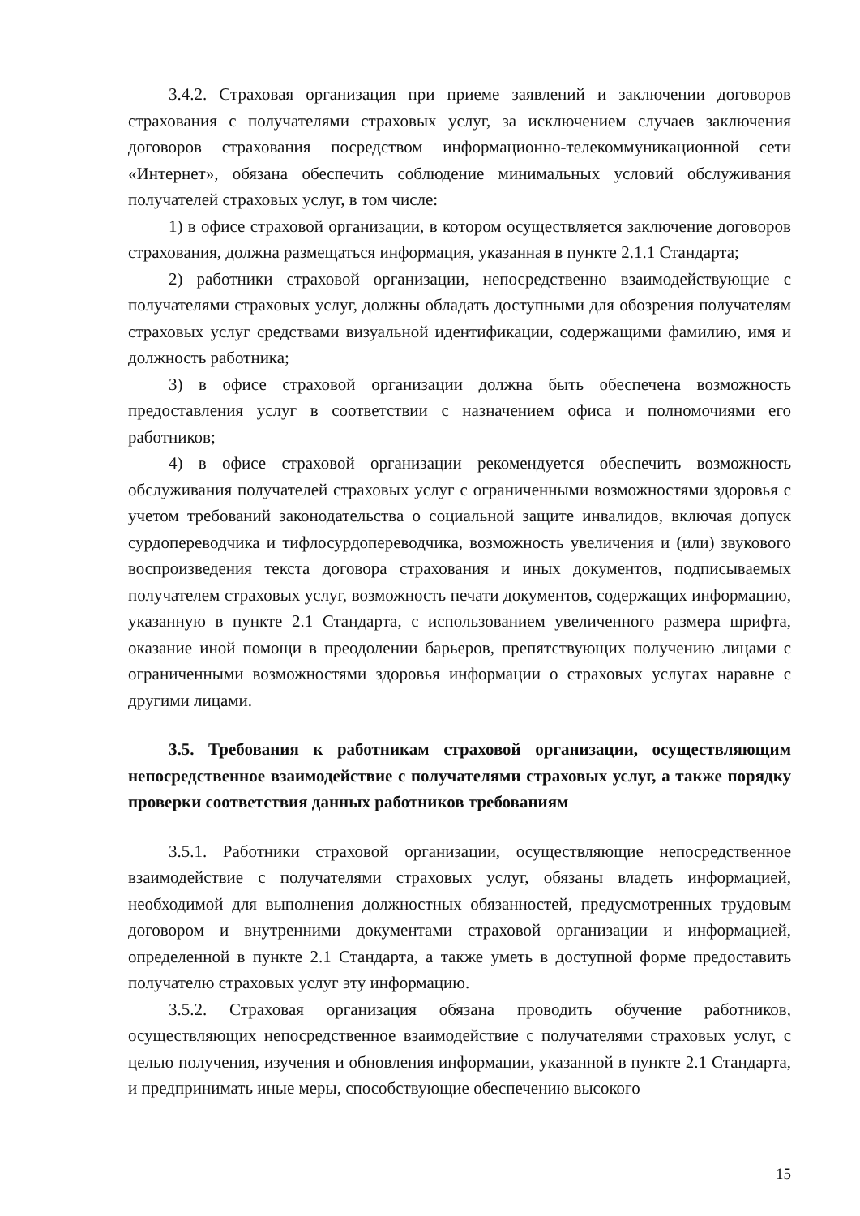3.4.2. Страховая организация при приеме заявлений и заключении договоров страхования с получателями страховых услуг, за исключением случаев заключения договоров страхования посредством информационно-телекоммуникационной сети «Интернет», обязана обеспечить соблюдение минимальных условий обслуживания получателей страховых услуг, в том числе:
1) в офисе страховой организации, в котором осуществляется заключение договоров страхования, должна размещаться информация, указанная в пункте 2.1.1 Стандарта;
2) работники страховой организации, непосредственно взаимодействующие с получателями страховых услуг, должны обладать доступными для обозрения получателям страховых услуг средствами визуальной идентификации, содержащими фамилию, имя и должность работника;
3) в офисе страховой организации должна быть обеспечена возможность предоставления услуг в соответствии с назначением офиса и полномочиями его работников;
4) в офисе страховой организации рекомендуется обеспечить возможность обслуживания получателей страховых услуг с ограниченными возможностями здоровья с учетом требований законодательства о социальной защите инвалидов, включая допуск сурдопереводчика и тифлосурдопереводчика, возможность увеличения и (или) звукового воспроизведения текста договора страхования и иных документов, подписываемых получателем страховых услуг, возможность печати документов, содержащих информацию, указанную в пункте 2.1 Стандарта, с использованием увеличенного размера шрифта, оказание иной помощи в преодолении барьеров, препятствующих получению лицами с ограниченными возможностями здоровья информации о страховых услугах наравне с другими лицами.
3.5. Требования к работникам страховой организации, осуществляющим непосредственное взаимодействие с получателями страховых услуг, а также порядку проверки соответствия данных работников требованиям
3.5.1. Работники страховой организации, осуществляющие непосредственное взаимодействие с получателями страховых услуг, обязаны владеть информацией, необходимой для выполнения должностных обязанностей, предусмотренных трудовым договором и внутренними документами страховой организации и информацией, определенной в пункте 2.1 Стандарта, а также уметь в доступной форме предоставить получателю страховых услуг эту информацию.
3.5.2. Страховая организация обязана проводить обучение работников, осуществляющих непосредственное взаимодействие с получателями страховых услуг, с целью получения, изучения и обновления информации, указанной в пункте 2.1 Стандарта, и предпринимать иные меры, способствующие обеспечению высокого
15